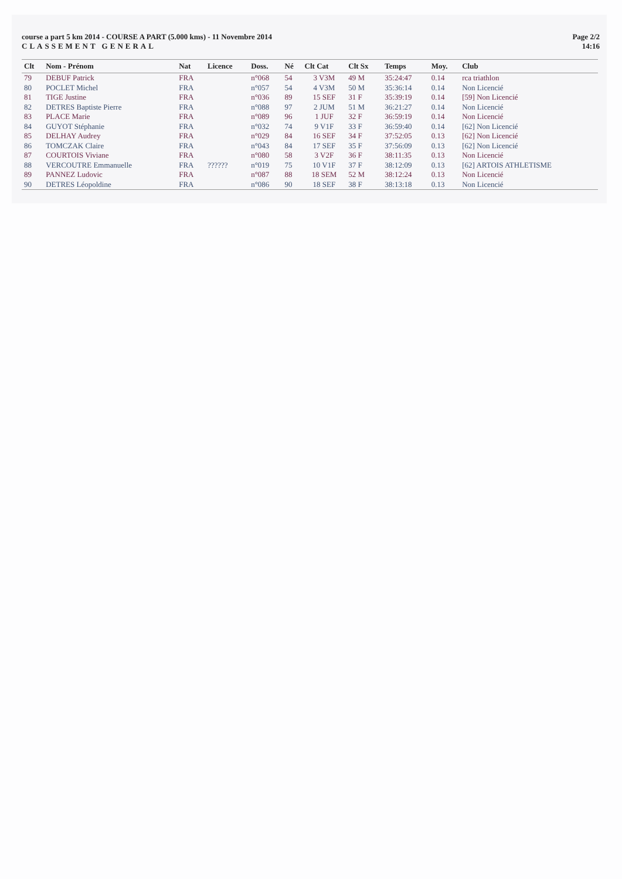course a part 5 km 2014 - COURSE A PART (5.000 kms) - 11 Novembre 2014
CLASSEMENT GENERAL
Page 2/2
14:16
| Clt | Nom - Prénom | Nat | Licence | Doss. | Né | Clt Cat | Clt Sx | Temps | Moy. | Club |
| --- | --- | --- | --- | --- | --- | --- | --- | --- | --- | --- |
| 79 | DEBUF Patrick | FRA | | n°068 | 54 | 3 V3M | 49 M | 35:24:47 | 0.14 | rca triathlon |
| 80 | POCLET Michel | FRA | | n°057 | 54 | 4 V3M | 50 M | 35:36:14 | 0.14 | Non Licencié |
| 81 | TIGE Justine | FRA | | n°036 | 89 | 15 SEF | 31 F | 35:39:19 | 0.14 | [59] Non Licencié |
| 82 | DETRES Baptiste Pierre | FRA | | n°088 | 97 | 2 JUM | 51 M | 36:21:27 | 0.14 | Non Licencié |
| 83 | PLACE Marie | FRA | | n°089 | 96 | 1 JUF | 32 F | 36:59:19 | 0.14 | Non Licencié |
| 84 | GUYOT Stéphanie | FRA | | n°032 | 74 | 9 V1F | 33 F | 36:59:40 | 0.14 | [62] Non Licencié |
| 85 | DELHAY Audrey | FRA | | n°029 | 84 | 16 SEF | 34 F | 37:52:05 | 0.13 | [62] Non Licencié |
| 86 | TOMCZAK Claire | FRA | | n°043 | 84 | 17 SEF | 35 F | 37:56:09 | 0.13 | [62] Non Licencié |
| 87 | COURTOIS Viviane | FRA | | n°080 | 58 | 3 V2F | 36 F | 38:11:35 | 0.13 | Non Licencié |
| 88 | VERCOUTRE Emmanuelle | FRA | ?????? | n°019 | 75 | 10 V1F | 37 F | 38:12:09 | 0.13 | [62] ARTOIS ATHLETISME |
| 89 | PANNEZ Ludovic | FRA | | n°087 | 88 | 18 SEM | 52 M | 38:12:24 | 0.13 | Non Licencié |
| 90 | DETRES Léopoldine | FRA | | n°086 | 90 | 18 SEF | 38 F | 38:13:18 | 0.13 | Non Licencié |